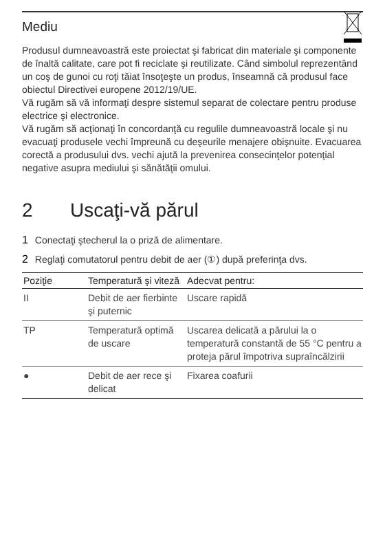Mediu
Produsul dumneavoastră este proiectat şi fabricat din materiale şi componente de înaltă calitate, care pot fi reciclate şi reutilizate. Când simbolul reprezentând un coş de gunoi cu roţi tăiat însoţeşte un produs, înseamnă că produsul face obiectul Directivei europene 2012/19/UE.
Vă rugăm să vă informaţi despre sistemul separat de colectare pentru produse electrice şi electronice.
Vă rugăm să acţionaţi în concordanţă cu regulile dumneavoastră locale şi nu evacuaţi produsele vechi împreună cu deşeurile menajere obişnuite. Evacuarea corectă a produsului dvs. vechi ajută la prevenirea consecinţelor potenţial negative asupra mediului şi sănătăţii omului.
2 Uscaţi-vă părul
1 Conectaţi ştecherul la o priză de alimentare.
2 Reglaţi comutatorul pentru debit de aer (①) după preferinţa dvs.
| Poziţie | Temperatură şi viteză | Adecvat pentru: |
| --- | --- | --- |
| II | Debit de aer fierbinte şi puternic | Uscare rapidă |
| TP | Temperatură optimă de uscare | Uscarea delicată a părului la o temperatură constantă de 55 °C pentru a proteja părul împotriva supraîncălzirii |
| ● | Debit de aer rece şi delicat | Fixarea coafurii |